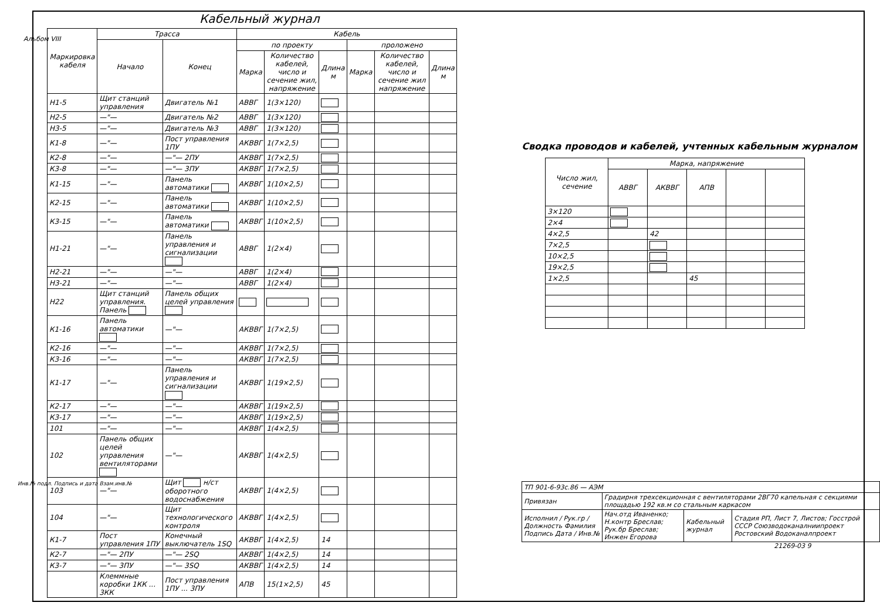Альбом VIII
Кабельный журнал
| Маркировка кабеля | Трасса | | Кабель | | | | | |
| --- | --- | --- | --- | --- | --- | --- | --- | --- |
| | Начало | Конец | по проекту | | | проложено | | |
| | | | Марка | Количество кабелей, число и сечение жил, напряжение | Длина м | Марка | Количество кабелей, число и сечение жил напряжение | Длина м |
| Н1-5 | Щит станций управления | Двигатель №1 | АВВГ | 1(3×120) | | | | |
| Н2-5 | —"— | Двигатель №2 | АВВГ | 1(3×120) | | | | |
| Н3-5 | —"— | Двигатель №3 | АВВГ | 1(3×120) | | | | |
| К1-8 | —"— | Пост управления 1ПУ | АКВВГ | 1(7×2,5) | | | | |
| К2-8 | —"— | —"— 2ПУ | АКВВГ | 1(7×2,5) | | | | |
| К3-8 | —"— | —"— 3ПУ | АКВВГ | 1(7×2,5) | | | | |
| К1-15 | —"— | Панель автоматики | АКВВГ | 1(10×2,5) | | | | |
| К2-15 | —"— | Панель автоматики | АКВВГ | 1(10×2,5) | | | | |
| К3-15 | —"— | Панель автоматики | АКВВГ | 1(10×2,5) | | | | |
| Н1-21 | —"— | Панель управления и сигнализации | АВВГ | 1(2×4) | | | | |
| Н2-21 | —"— | —"— | АВВГ | 1(2×4) | | | | |
| Н3-21 | —"— | —"— | АВВГ | 1(2×4) | | | | |
| Н22 | Щит станций управления. Панель | Панель общих целей управления | | | | | | |
| К1-16 | Панель автоматики | —"— | АКВВГ | 1(7×2,5) | | | | |
| К2-16 | —"— | —"— | АКВВГ | 1(7×2,5) | | | | |
| К3-16 | —"— | —"— | АКВВГ | 1(7×2,5) | | | | |
| К1-17 | —"— | Панель управления и сигнализации | АКВВГ | 1(19×2,5) | | | | |
| К2-17 | —"— | —"— | АКВВГ | 1(19×2,5) | | | | |
| К3-17 | —"— | —"— | АКВВГ | 1(19×2,5) | | | | |
| 101 | —"— | —"— | АКВВГ | 1(4×2,5) | | | | |
| 102 | Панель общих целей управления вентиляторами | —"— | АКВВГ | 1(4×2,5) | | | | |
| 103 | —"— | Щит н/ст оборотного водоснабжения | АКВВГ | 1(4×2,5) | | | | |
| 104 | —"— | Щит технологического контроля | АКВВГ | 1(4×2,5) | | | | |
| К1-7 | Пост управления 1ПУ | Конечный выключатель 1SQ | АКВВГ | 1(4×2,5) | 14 | | | |
| К2-7 | —"— 2ПУ | —"— 2SQ | АКВВГ | 1(4×2,5) | 14 | | | |
| К3-7 | —"— 3ПУ | —"— 3SQ | АКВВГ | 1(4×2,5) | 14 | | | |
| | Клеммные коробки 1КК ... 3КК | Пост управления 1ПУ ... 3ПУ | АПВ | 15(1×2,5) | 45 | | | |
Сводка проводов и кабелей, учтенных кабельным журналом
| Число жил, сечение | Марка, напряжение | | | | |
| --- | --- | --- | --- | --- | --- |
| | АВВГ | АКВВГ | АПВ | | |
| 3×120 | | | | | |
| 2×4 | | | | | |
| 4×2,5 | | 42 | | | |
| 7×2,5 | | | | | |
| 10×2,5 | | | | | |
| 19×2,5 | | | | | |
| 1×2,5 | | | 45 | | |
| ТП 901-6-93с.86 — АЭМ | | | |
| Привязан | Градирня трехсекционная с вентиляторами 2ВГ70 капельная с секциями площадью 192 кв.м со стальным каркасом | | |
| Исполнил / Рук.гр / Должность Фамилия Подпись Дата / Инв.№ | Нач.отд Иваненко; Н.контр Бреслав; Рук.бр Бреслав; Инжен Егорова | Кабельный журнал | Стадия РП, Лист 7, Листов; Госстрой СССР Союзводоканалниипроект Ростовский Водоканалпроект |
21269-03 9
Инв.№ подл. Подпись и дата Взам.инв.№